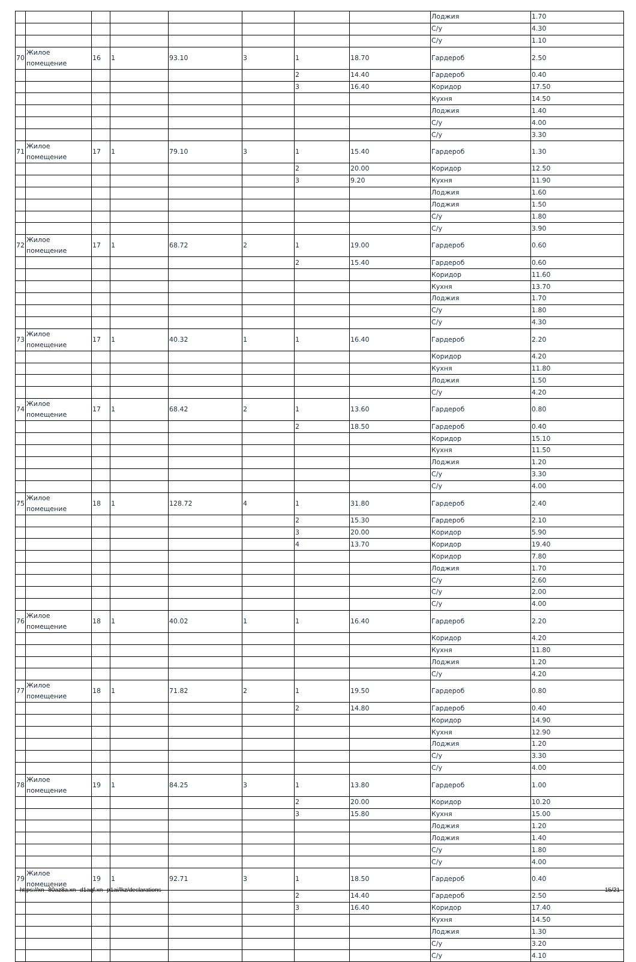| | | | | | | | | Лоджия | 1.70 |
| | | | | | | | | С/у | 4.30 |
| | | | | | | | | С/у | 1.10 |
| 70 | Жилое помещение | 16 | 1 | 93.10 | 3 | 1 | 18.70 | Гардероб | 2.50 |
| | | | | | | 2 | 14.40 | Гардероб | 0.40 |
| | | | | | | 3 | 16.40 | Коридор | 17.50 |
| | | | | | | | | Кухня | 14.50 |
| | | | | | | | | Лоджия | 1.40 |
| | | | | | | | | С/у | 4.00 |
| | | | | | | | | С/у | 3.30 |
| 71 | Жилое помещение | 17 | 1 | 79.10 | 3 | 1 | 15.40 | Гардероб | 1.30 |
| | | | | | | 2 | 20.00 | Коридор | 12.50 |
| | | | | | | 3 | 9.20 | Кухня | 11.90 |
| | | | | | | | | Лоджия | 1.60 |
| | | | | | | | | Лоджия | 1.50 |
| | | | | | | | | С/у | 1.80 |
| | | | | | | | | С/у | 3.90 |
| 72 | Жилое помещение | 17 | 1 | 68.72 | 2 | 1 | 19.00 | Гардероб | 0.60 |
| | | | | | | 2 | 15.40 | Гардероб | 0.60 |
| | | | | | | | | Коридор | 11.60 |
| | | | | | | | | Кухня | 13.70 |
| | | | | | | | | Лоджия | 1.70 |
| | | | | | | | | С/у | 1.80 |
| | | | | | | | | С/у | 4.30 |
| 73 | Жилое помещение | 17 | 1 | 40.32 | 1 | 1 | 16.40 | Гардероб | 2.20 |
| | | | | | | | | Коридор | 4.20 |
| | | | | | | | | Кухня | 11.80 |
| | | | | | | | | Лоджия | 1.50 |
| | | | | | | | | С/у | 4.20 |
| 74 | Жилое помещение | 17 | 1 | 68.42 | 2 | 1 | 13.60 | Гардероб | 0.80 |
| | | | | | | 2 | 18.50 | Гардероб | 0.40 |
| | | | | | | | | Коридор | 15.10 |
| | | | | | | | | Кухня | 11.50 |
| | | | | | | | | Лоджия | 1.20 |
| | | | | | | | | С/у | 3.30 |
| | | | | | | | | С/у | 4.00 |
| 75 | Жилое помещение | 18 | 1 | 128.72 | 4 | 1 | 31.80 | Гардероб | 2.40 |
| | | | | | | 2 | 15.30 | Гардероб | 2.10 |
| | | | | | | 3 | 20.00 | Коридор | 5.90 |
| | | | | | | 4 | 13.70 | Коридор | 19.40 |
| | | | | | | | | Коридор | 7.80 |
| | | | | | | | | Лоджия | 1.70 |
| | | | | | | | | С/у | 2.60 |
| | | | | | | | | С/у | 2.00 |
| | | | | | | | | С/у | 4.00 |
| 76 | Жилое помещение | 18 | 1 | 40.02 | 1 | 1 | 16.40 | Гардероб | 2.20 |
| | | | | | | | | Коридор | 4.20 |
| | | | | | | | | Кухня | 11.80 |
| | | | | | | | | Лоджия | 1.20 |
| | | | | | | | | С/у | 4.20 |
| 77 | Жилое помещение | 18 | 1 | 71.82 | 2 | 1 | 19.50 | Гардероб | 0.80 |
| | | | | | | 2 | 14.80 | Гардероб | 0.40 |
| | | | | | | | | Коридор | 14.90 |
| | | | | | | | | Кухня | 12.90 |
| | | | | | | | | Лоджия | 1.20 |
| | | | | | | | | С/у | 3.30 |
| | | | | | | | | С/у | 4.00 |
| 78 | Жилое помещение | 19 | 1 | 84.25 | 3 | 1 | 13.80 | Гардероб | 1.00 |
| | | | | | | 2 | 20.00 | Коридор | 10.20 |
| | | | | | | 3 | 15.80 | Кухня | 15.00 |
| | | | | | | | | Лоджия | 1.20 |
| | | | | | | | | Лоджия | 1.40 |
| | | | | | | | | С/у | 1.80 |
| | | | | | | | | С/у | 4.00 |
| 79 | Жилое помещение | 19 | 1 | 92.71 | 3 | 1 | 18.50 | Гардероб | 0.40 |
| | | | | | | 2 | 14.40 | Гардероб | 2.50 |
| | | | | | | 3 | 16.40 | Коридор | 17.40 |
| | | | | | | | | Кухня | 14.50 |
| | | | | | | | | Лоджия | 1.30 |
| | | | | | | | | С/у | 3.20 |
| | | | | | | | | С/у | 4.10 |
https://xn--80az8a.xn--d1aqf.xn--p1ai/lkz/declarations
15/21